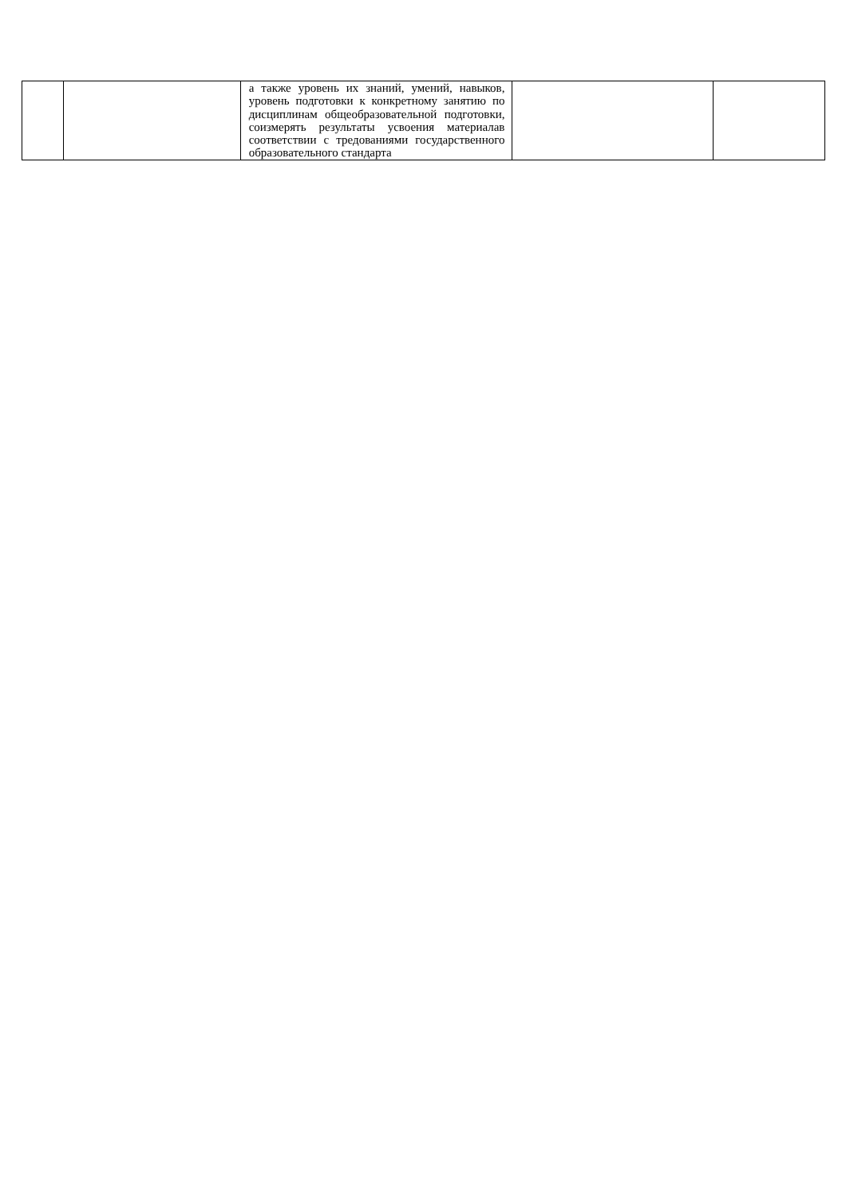| | | а также уровень их знаний, умений, навыков, уровень подготовки к конкретному занятию по дисциплинам общеобразовательной подготовки, соизмерять результаты усвоения материалав соответствии с тредованиями государственного образовательного стандарта | | |